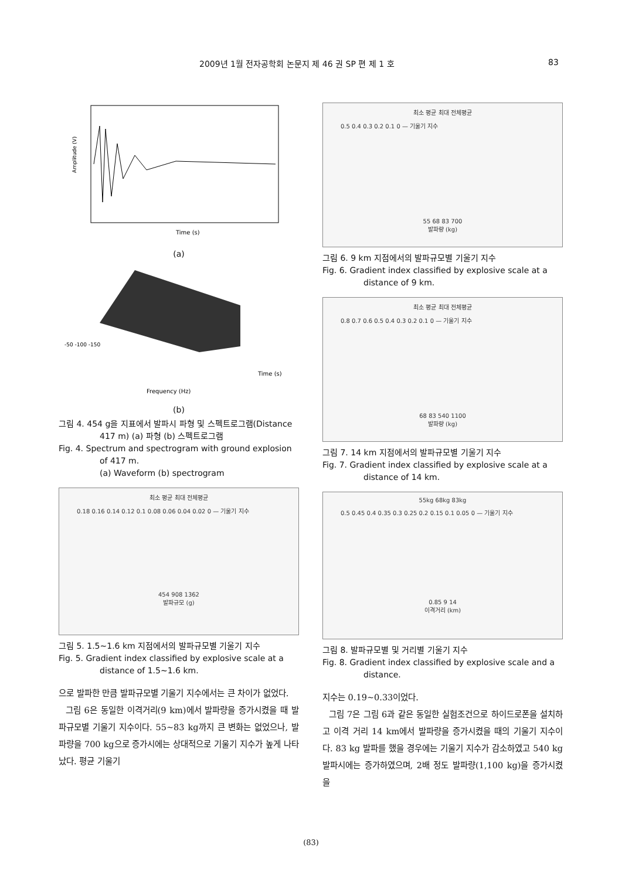2009년 1월 전자공학회 논문지 제 46 권 SP 편 제 1 호 83
Time (s)
Amplitude (V)
(a)
Frequency (Hz)
Time (s)
-50 -100 -150
(b)
그림 4. 454 g을 지표에서 발파시 파형 및 스펙트로그램(Distance 417 m) (a) 파형 (b) 스펙트로그램
Fig. 4. Spectrum and spectrogram with ground explosion of 417 m.
(a) Waveform (b) spectrogram
최소 평균 최대 전체평균
0.18 0.16 0.14 0.12 0.1 0.08 0.06 0.04 0.02 0 — 기울기 지수
454 908 1362
발파규모 (g)
그림 5. 1.5~1.6 km 지점에서의 발파규모별 기울기 지수
Fig. 5. Gradient index classified by explosive scale at a distance of 1.5~1.6 km.
으로 발파한 만큼 발파규모별 기울기 지수에서는 큰 차이가 없었다.
그림 6은 동일한 이격거리(9 km)에서 발파량을 증가시켰을 때 발파규모별 기울기 지수이다. 55~83 kg까지 큰 변화는 없었으나, 발파량을 700 kg으로 증가시에는 상대적으로 기울기 지수가 높게 나타났다. 평균 기울기
최소 평균 최대 전체평균
0.5 0.4 0.3 0.2 0.1 0 — 기울기 지수
55 68 83 700
발파량 (kg)
그림 6. 9 km 지점에서의 발파규모별 기울기 지수
Fig. 6. Gradient index classified by explosive scale at a distance of 9 km.
최소 평균 최대 전체평균
0.8 0.7 0.6 0.5 0.4 0.3 0.2 0.1 0 — 기울기 지수
68 83 540 1100
발파량 (kg)
그림 7. 14 km 지점에서의 발파규모별 기울기 지수
Fig. 7. Gradient index classified by explosive scale at a distance of 14 km.
55kg 68kg 83kg
0.5 0.45 0.4 0.35 0.3 0.25 0.2 0.15 0.1 0.05 0 — 기울기 지수
0.85 9 14
이격거리 (km)
그림 8. 발파규모별 및 거리별 기울기 지수
Fig. 8. Gradient index classified by explosive scale and a distance.
지수는 0.19~0.33이었다.
그림 7은 그림 6과 같은 동일한 실험조건으로 하이드로폰을 설치하고 이격 거리 14 km에서 발파량을 증가시켰을 때의 기울기 지수이다. 83 kg 발파를 했을 경우에는 기울기 지수가 감소하였고 540 kg 발파시에는 증가하였으며, 2배 정도 발파량(1,100 kg)을 증가시켰을
(83)